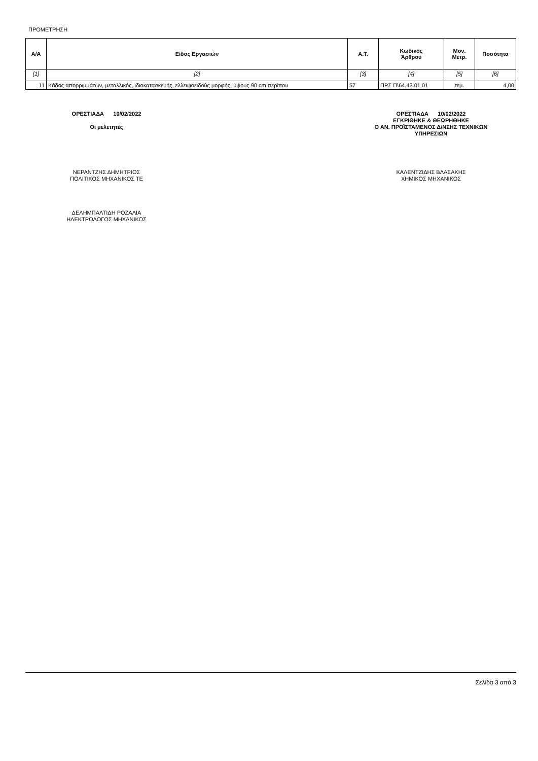ΠΡΟΜΕΤΡΗΣΗ
| Α/Α | Είδος Εργασιών | Α.Τ. | Κωδικός Άρθρου | Μον. Μετρ. | Ποσότητα |
| --- | --- | --- | --- | --- | --- |
| [1] | [2] | [3] | [4] | [5] | [6] |
| 11 | Κάδος απορριμμάτων, μεταλλικός, ιδιοκατασκευής, ελλειψοειδούς μορφής, ύψους 90 cm περίπου | 57 | ΠΡΣ Π\64.43.01.01 | τεμ. | 4,00 |
ΟΡΕΣΤΙΑΔΑ 10/02/2022
Οι μελετητές
ΟΡΕΣΤΙΑΔΑ 10/02/2022
ΕΓΚΡΙΘΗΚΕ & ΘΕΩΡΗΘΗΚΕ
Ο ΑΝ. ΠΡΟΪΣΤΑΜΕΝΟΣ Δ/ΝΣΗΣ ΤΕΧΝΙΚΩΝ
ΥΠΗΡΕΣΙΩΝ
ΝΕΡΑΝΤΖΗΣ ΔΗΜΗΤΡΙΟΣ
ΠΟΛΙΤΙΚΟΣ ΜΗΧΑΝΙΚΟΣ ΤΕ
ΚΑΛΕΝΤΖΙΔΗΣ ΒΛΑΣΑΚΗΣ
ΧΗΜΙΚΟΣ ΜΗΧΑΝΙΚΟΣ
ΔΕΛΗΜΠΑΛΤΙΔΗ ΡΟΖΑΛΙΑ
ΗΛΕΚΤΡΟΛΟΓΟΣ ΜΗΧΑΝΙΚΟΣ
Σελίδα 3 από 3